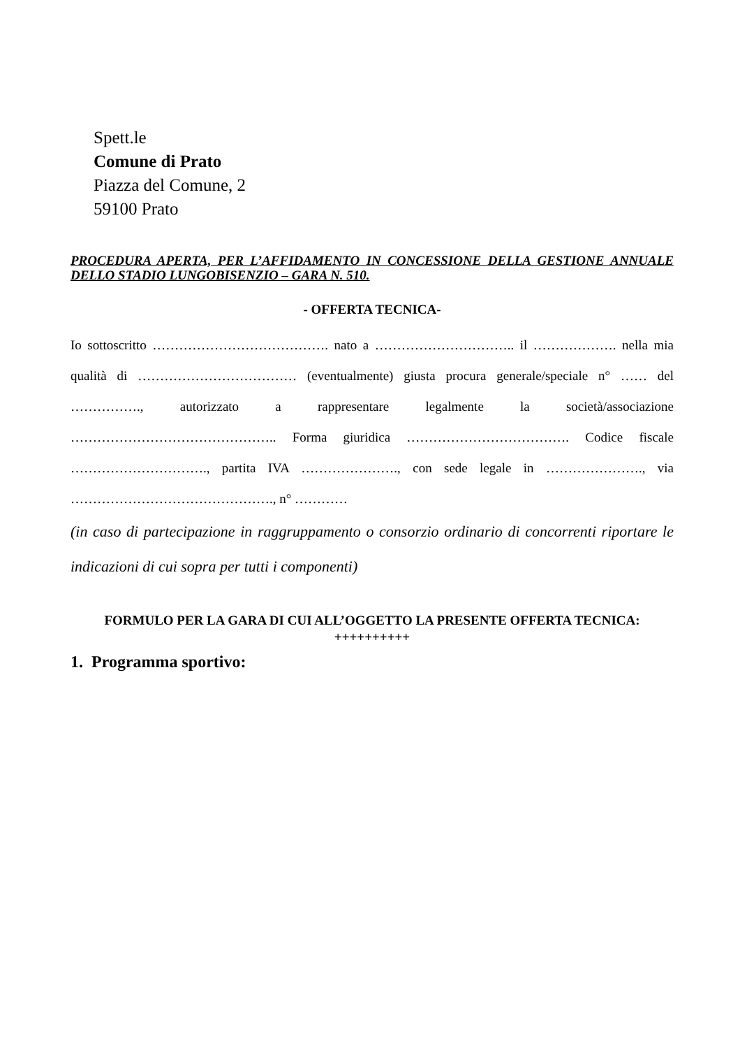Spett.le
Comune di Prato
Piazza del Comune, 2
59100 Prato
PROCEDURA APERTA, PER L’AFFIDAMENTO IN CONCESSIONE DELLA GESTIONE ANNUALE DELLO STADIO LUNGOBISENZIO – GARA N. 510.
- OFFERTA TECNICA-
Io sottoscritto …………………………………. nato a ………………………….. il ………………. nella mia qualità di ……………………………… (eventualmente) giusta procura generale/speciale n° …… del ……………., autorizzato a rappresentare legalmente la società/associazione ……………………………………….. Forma giuridica ………………………………. Codice fiscale …………………………., partita IVA …………………., con sede legale in …………………., via ………………………………………., n° …………
(in caso di partecipazione in raggruppamento o consorzio ordinario di concorrenti riportare le indicazioni di cui sopra per tutti i componenti)
FORMULO PER LA GARA DI CUI ALL’OGGETTO LA PRESENTE OFFERTA TECNICA:
++++++++++
1. Programma sportivo: